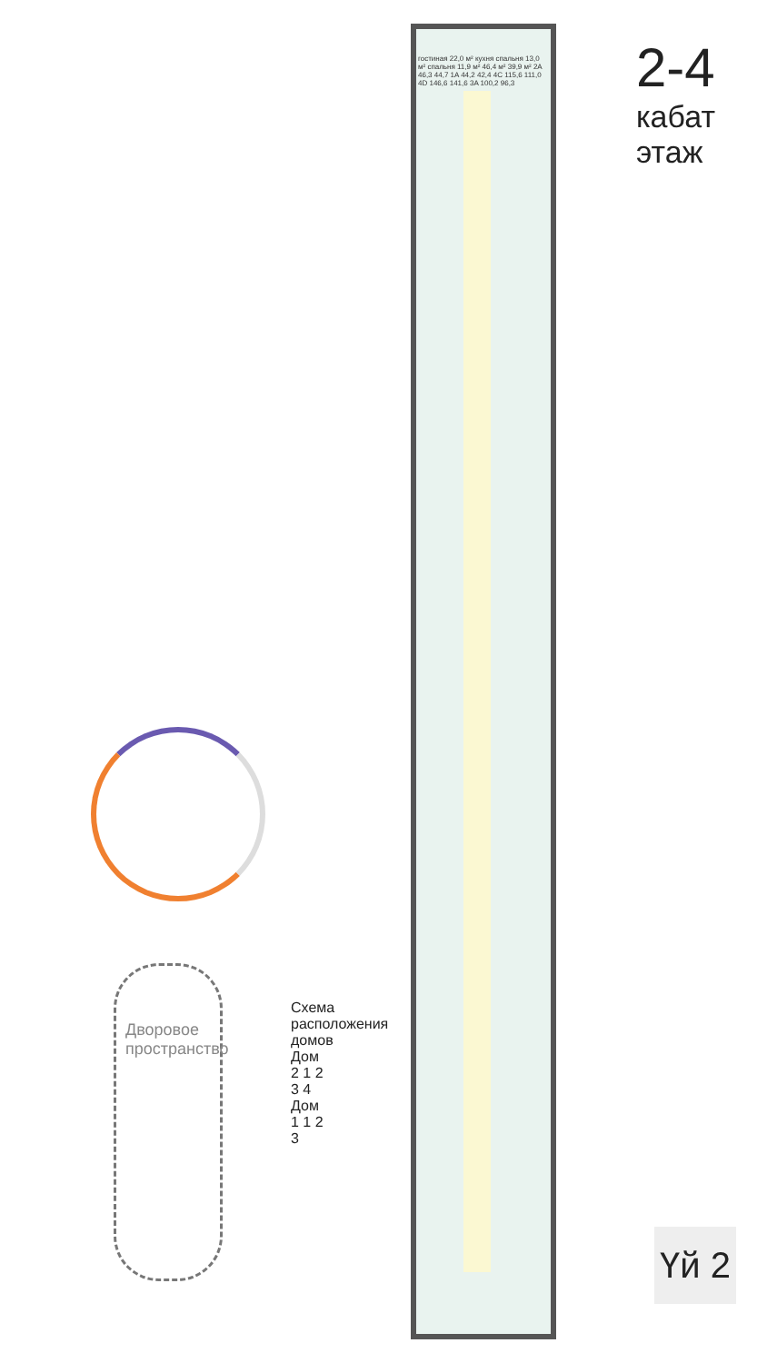2-4
кабат этаж
гостиная 22,0 м² кухня спальня 13,0 м² спальня 11,9 м² 46,4 м² 39,9 м² 2A 46,3 44,7 1A 44,2 42,4 4C 115,6 111,0 4D 146,6 141,6 3A 100,2 96,3
Дворовое пространство
Схема расположения домов
Дом 2 1 2 3 4
Дом 1 1 2 3
Үй 2